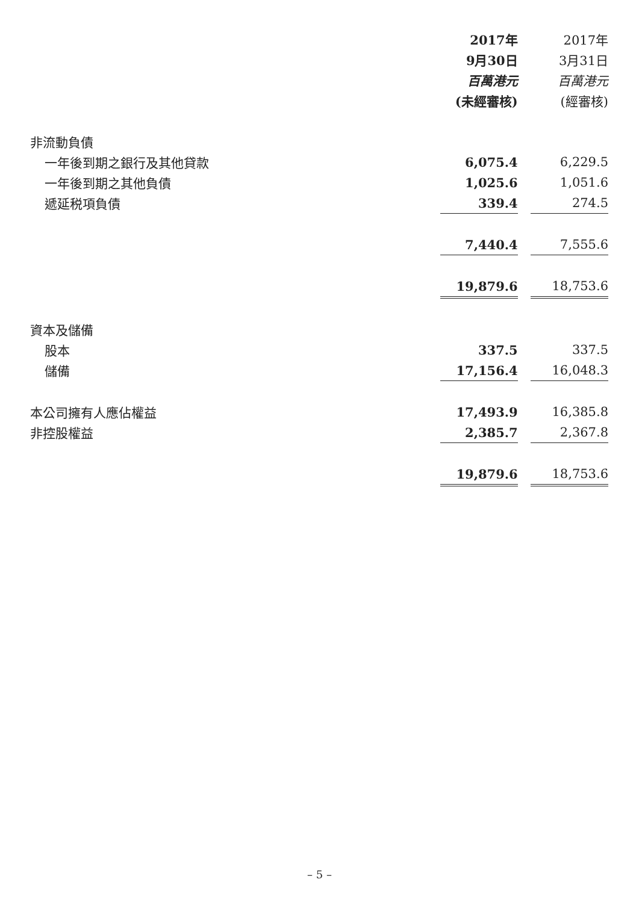| | 2017年 | | 2017年 |
| | 9月30日 | | 3月31日 |
| | 百萬港元 | | 百萬港元 |
| | (未經審核) | | (經審核) |
| 非流動負債 | | | |
| 一年後到期之銀行及其他貸款 | 6,075.4 | | 6,229.5 |
| 一年後到期之其他負債 | 1,025.6 | | 1,051.6 |
| 遞延税項負債 | 339.4 | | 274.5 |
| | 7,440.4 | | 7,555.6 |
| | 19,879.6 | | 18,753.6 |
| 資本及儲備 | | | |
| 股本 | 337.5 | | 337.5 |
| 儲備 | 17,156.4 | | 16,048.3 |
| 本公司擁有人應佔權益 | 17,493.9 | | 16,385.8 |
| 非控股權益 | 2,385.7 | | 2,367.8 |
| | 19,879.6 | | 18,753.6 |
– 5 –